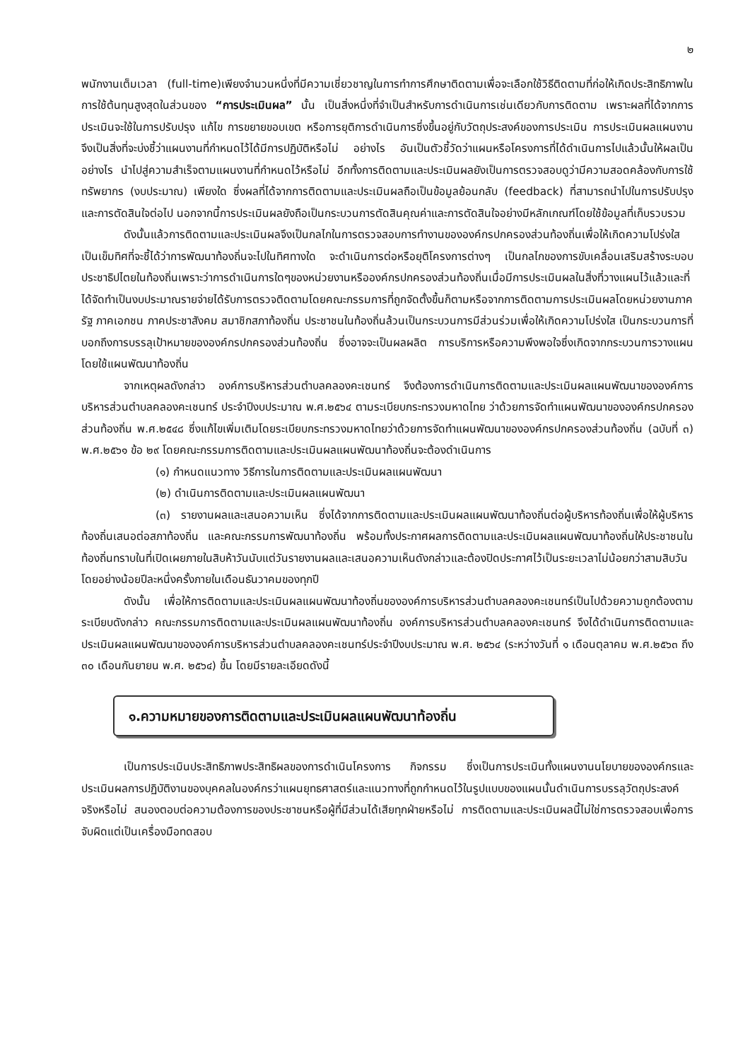๒
พนักงานเต็มเวลา (full-time)เพียงจำนวนหนึ่งที่มีความเชี่ยวชาญในการทำการศึกษาติดตามเพื่อจะเลือกใช้วิธีติดตามที่ก่อให้เกิดประสิทธิภาพในการใช้ต้นทุนสูงสุดในส่วนของ “การประเมินผล” นั้น เป็นสิ่งหนึ่งที่จำเป็นสำหรับการดำเนินการเช่นเดียวกับการติดตาม เพราะผลที่ได้จากการประเมินจะใช้ในการปรับปรุง แก้ไข การขยายขอบเขต หรือการยุติการดำเนินการซึ่งขึ้นอยู่กับวัตถุประสงค์ของการประเมิน การประเมินผลแผนงานจึงเป็นสิ่งที่จะบ่งชี้ว่าแผนงานที่กำหนดไว้ได้มีการปฏิบัติหรือไม่ อย่างไร อันเป็นตัวชี้วัดว่าแผนหรือโครงการที่ได้ดำเนินการไปแล้วนั้นให้ผลเป็นอย่างไร นำไปสู่ความสำเร็จตามแผนงานที่กำหนดไว้หรือไม่ อีกทั้งการติดตามและประเมินผลยังเป็นการตรวจสอบดูว่ามีความสอดคล้องกับการใช้ทรัพยากร (งบประมาณ) เพียงใด ซึ่งผลที่ได้จากการติดตามและประเมินผลถือเป็นข้อมูลย้อนกลับ (feedback) ที่สามารถนำไปในการปรับปรุงและการตัดสินใจต่อไป นอกจากนี้การประเมินผลยังถือเป็นกระบวนการตัดสินคุณค่าและการตัดสินใจอย่างมีหลักเกณฑ์โดยใช้ข้อมูลที่เก็บรวบรวม
ดังนั้นแล้วการติดตามและประเมินผลจึงเป็นกลไกในการตรวจสอบการทำงานขององค์กรปกครองส่วนท้องถิ่นเพื่อให้เกิดความโปร่งใส เป็นเข็มทิศที่จะชี้ได้ว่าการพัฒนาท้องถิ่นจะไปในทิศทางใด จะดำเนินการต่อหรือยุติโครงการต่างๆ เป็นกลไกของการขับเคลื่อนเสริมสร้างระบอบประชาธิปไตยในท้องถิ่นเพราะว่าการดำเนินการใดๆของหน่วยงานหรือองค์กรปกครองส่วนท้องถิ่นเมื่อมีการประเมินผลในสิ่งที่วางแผนไว้แล้วและที่ได้จัดทำเป็นงบประมาณรายจ่ายได้รับการตรวจติดตามโดยคณะกรรมการที่ถูกจัดตั้งขึ้นก็ตามหรือจากการติดตามการประเมินผลโดยหน่วยงานภาครัฐ ภาคเอกชน ภาคประชาสังคม สมาชิกสภาท้องถิ่น ประชาชนในท้องถิ่นล้วนเป็นกระบวนการมีส่วนร่วมเพื่อให้เกิดความโปร่งใส เป็นกระบวนการที่บอกถึงการบรรลุเป้าหมายขององค์กรปกครองส่วนท้องถิ่น ซึ่งอาจจะเป็นผลผลิต การบริการหรือความพึงพอใจซึ่งเกิดจากกระบวนการวางแผน โดยใช้แผนพัฒนาท้องถิ่น
จากเหตุผลดังกล่าว องค์การบริหารส่วนตำบลคลองคะเชนทร์ จึงต้องการดำเนินการติดตามและประเมินผลแผนพัฒนาขององค์การบริหารส่วนตำบลคลองคะเชนทร์ ประจำปีงบประมาณ พ.ศ.๒๕๖๔ ตามระเบียบกระทรวงมหาดไทย ว่าด้วยการจัดทำแผนพัฒนาขององค์กรปกครองส่วนท้องถิ่น พ.ศ.๒๕๔๘ ซึ่งแก้ไขเพิ่มเติมโดยระเบียบกระทรวงมหาดไทยว่าด้วยการจัดทำแผนพัฒนาขององค์กรปกครองส่วนท้องถิ่น (ฉบับที่ ๓) พ.ศ.๒๕๖๑ ข้อ ๒๙ โดยคณะกรรมการติดตามและประเมินผลแผนพัฒนาท้องถิ่นจะต้องดำเนินการ
(๑) กำหนดแนวทาง วิธีการในการติดตามและประเมินผลแผนพัฒนา
(๒) ดำเนินการติดตามและประเมินผลแผนพัฒนา
(๓) รายงานผลและเสนอความเห็น ซึ่งได้จากการติดตามและประเมินผลแผนพัฒนาท้องถิ่นต่อผู้บริหารท้องถิ่นเพื่อให้ผู้บริหารท้องถิ่นเสนอต่อสภาท้องถิ่น และคณะกรรมการพัฒนาท้องถิ่น พร้อมทั้งประกาศผลการติดตามและประเมินผลแผนพัฒนาท้องถิ่นให้ประชาชนในท้องถิ่นทราบในที่เปิดเผยภายในสิบห้าวันนับแต่วันรายงานผลและเสนอความเห็นดังกล่าวและต้องปิดประกาศไว้เป็นระยะเวลาไม่น้อยกว่าสามสิบวันโดยอย่างน้อยปีละหนึ่งครั้งภายในเดือนธันวาคมของทุกปี
ดังนั้น เพื่อให้การติดตามและประเมินผลแผนพัฒนาท้องถิ่นขององค์การบริหารส่วนตำบลคลองคะเชนทร์เป็นไปด้วยความถูกต้องตามระเบียบดังกล่าว คณะกรรมการติดตามและประเมินผลแผนพัฒนาท้องถิ่น องค์การบริหารส่วนตำบลคลองคะเชนทร์ จึงได้ดำเนินการติดตามและประเมินผลแผนพัฒนาขององค์การบริหารส่วนตำบลคลองคะเชนทร์ประจำปีงบประมาณ พ.ศ. ๒๕๖๔ (ระหว่างวันที่ ๑ เดือนตุลาคม พ.ศ.๒๕๖๓ ถึง ๓๐ เดือนกันยายน พ.ศ. ๒๕๖๔) ขึ้น โดยมีรายละเอียดดังนี้
๑.ความหมายของการติดตามและประเมินผลแผนพัฒนาท้องถิ่น
เป็นการประเมินประสิทธิภาพประสิทธิผลของการดำเนินโครงการ กิจกรรม ซึ่งเป็นการประเมินทั้งแผนงานนโยบายขององค์กรและประเมินผลการปฏิบัติงานของบุคคลในองค์กรว่าแผนยุทธศาสตร์และแนวทางที่ถูกกำหนดไว้ในรูปแบบของแผนนั้นดำเนินการบรรลุวัตถุประสงค์จริงหรือไม่ สนองตอบต่อความต้องการของประชาชนหรือผู้ที่มีส่วนได้เสียทุกฝ่ายหรือไม่ การติดตามและประเมินผลนี้ไม่ใช่การตรวจสอบเพื่อการจับผิดแต่เป็นเครื่องมือทดสอบ